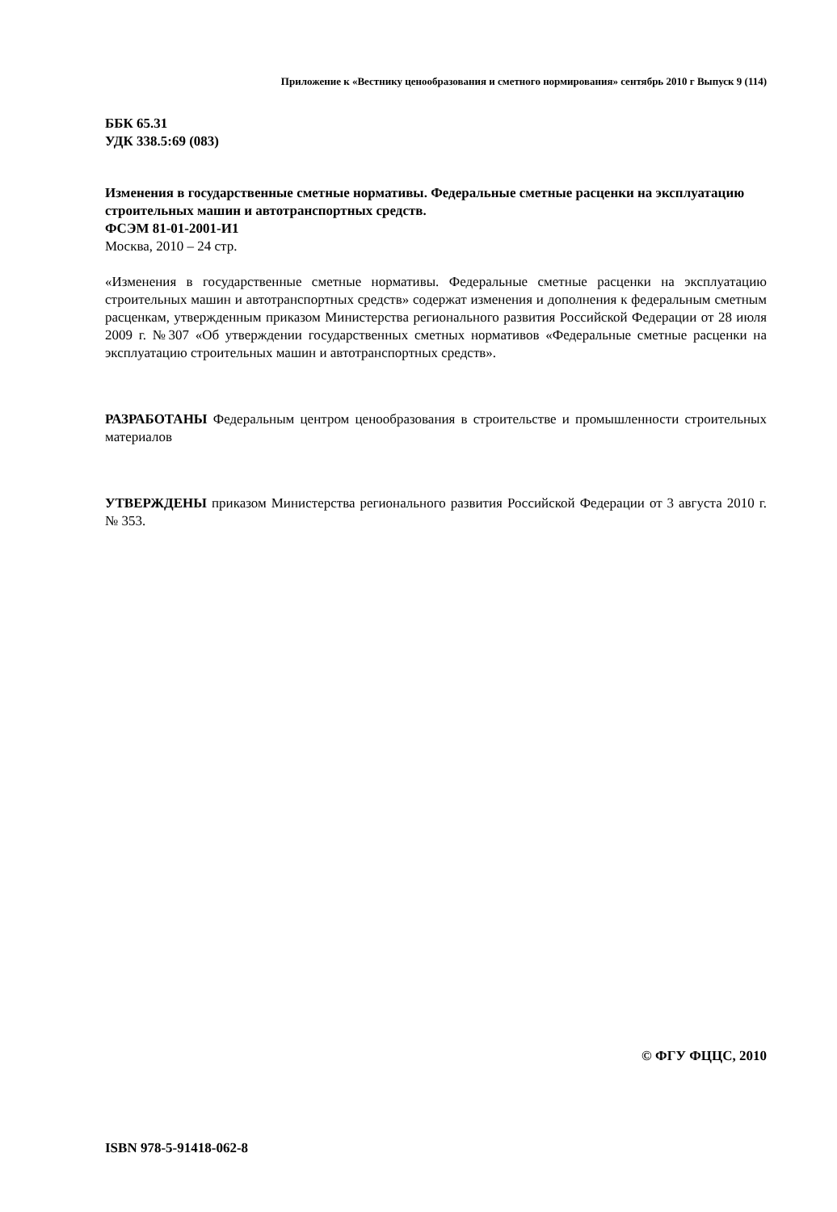Приложение к «Вестнику ценообразования и сметного нормирования» сентябрь 2010 г Выпуск 9 (114)
ББК 65.31
УДК 338.5:69 (083)
Изменения в государственные сметные нормативы. Федеральные сметные расценки на эксплуатацию строительных машин и автотранспортных средств.
ФСЭМ 81-01-2001-И1
Москва, 2010 – 24 стр.
«Изменения в государственные сметные нормативы. Федеральные сметные расценки на эксплуатацию строительных машин и автотранспортных средств» содержат изменения и дополнения к федеральным сметным расценкам, утвержденным приказом Министерства регионального развития Российской Федерации от 28 июля 2009 г. №307 «Об утверждении государственных сметных нормативов «Федеральные сметные расценки на эксплуатацию строительных машин и автотранспортных средств».
РАЗРАБОТАНЫ Федеральным центром ценообразования в строительстве и промышленности строительных материалов
УТВЕРЖДЕНЫ приказом Министерства регионального развития Российской Федерации от 3 августа 2010 г. № 353.
© ФГУ ФЦЦС, 2010
ISBN 978-5-91418-062-8